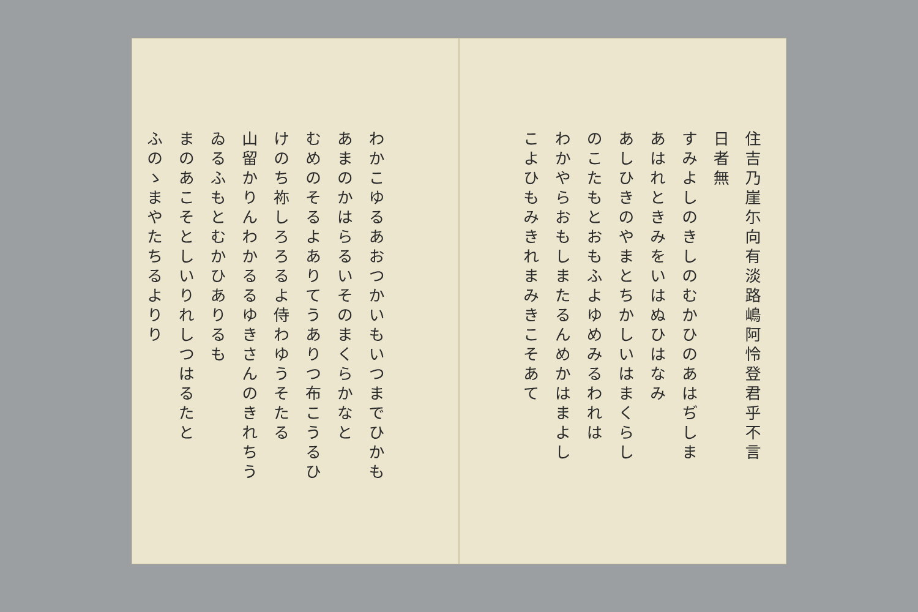わかこゆるあおつかいもいつまでひかも
あまのかはらるいそのまくらかなと
むめのそるよありてうありつ布こうるひ
けのち祢しろろるよ侍わゆうそたる
山留かりんわかるるゆきさんのきれちう
ゐるふもとむかひありるも
まのあこそとしいりれしつはるたと
ふのゝまやたちるよりり
住吉乃崖尓向有淡路嶋阿怜登君乎不言
日者無
すみよしのきしのむかひのあはぢしま
あはれときみをいはぬひはなみ
あしひきのやまとちかしいはまくらし
のこたもとおもふよゆめみるわれは
わかやらおもしまたるんめかはまよし
こよひもみきれまみきこそあて